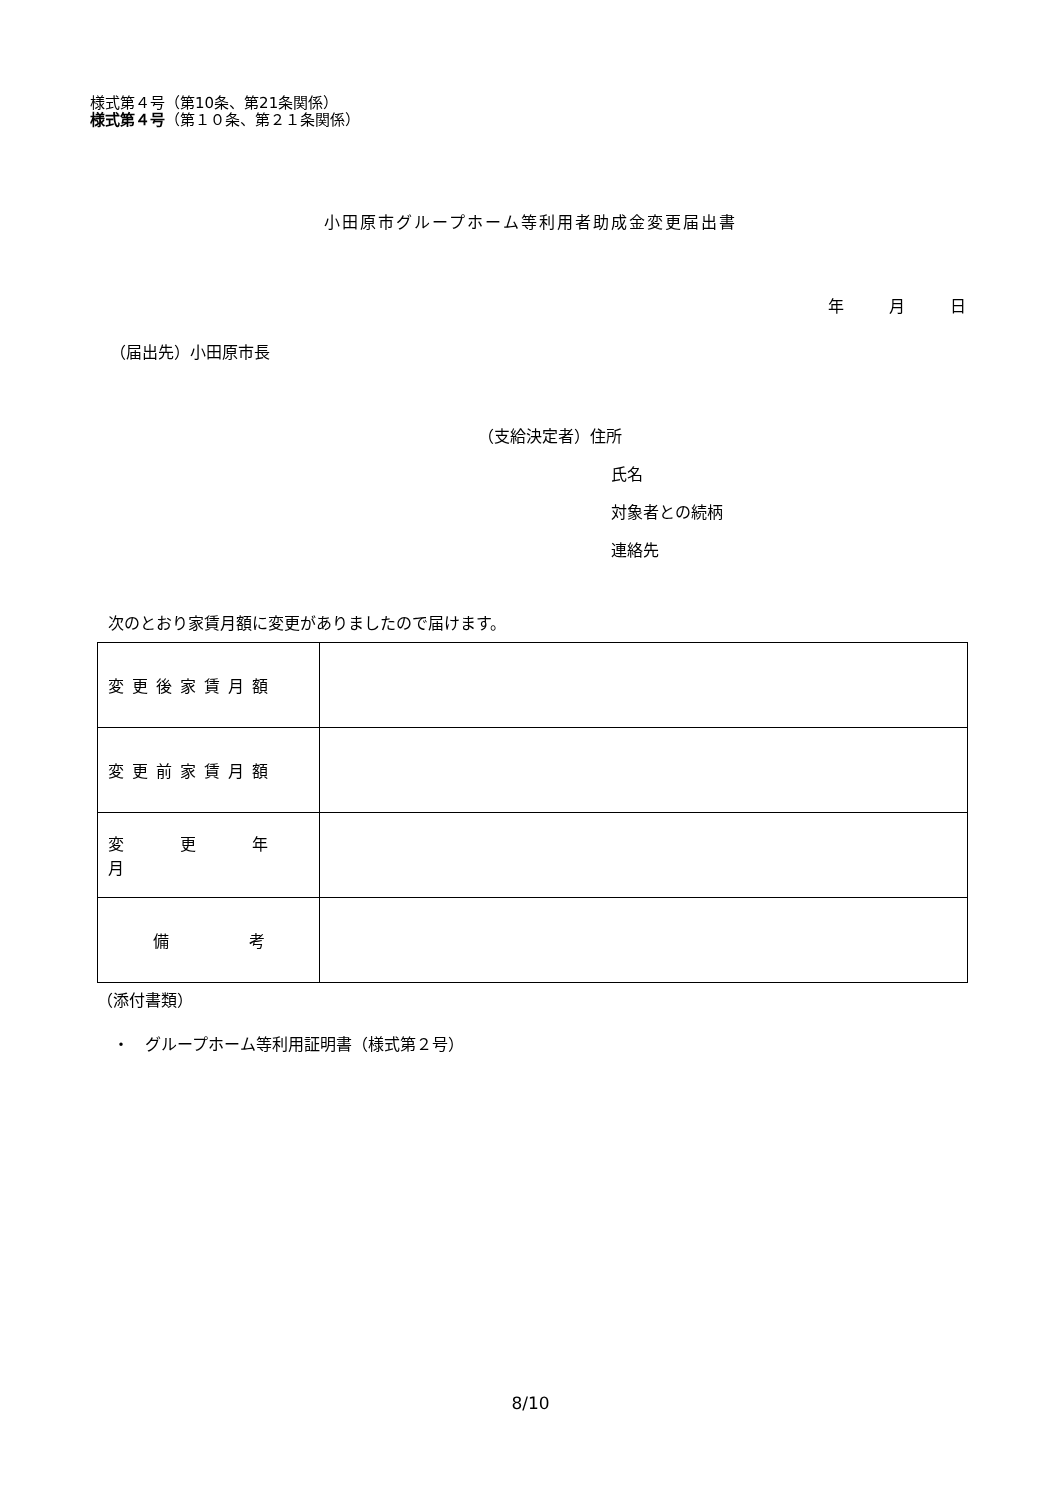様式第４号（第10条、第21条関係）
様式第４号（第１０条、第２１条関係）
小田原市グループホーム等利用者助成金変更届出書
年 月 日
（届出先）小田原市長
（支給決定者）住所
氏名
対象者との続柄
連絡先
次のとおり家賃月額に変更がありましたので届けます。
| 変更後家賃月額 | |
| 変更前家賃月額 | |
| 変 更 年 月 | |
| 備 考 | |
（添付書類）
・　グループホーム等利用証明書（様式第２号）
8/10